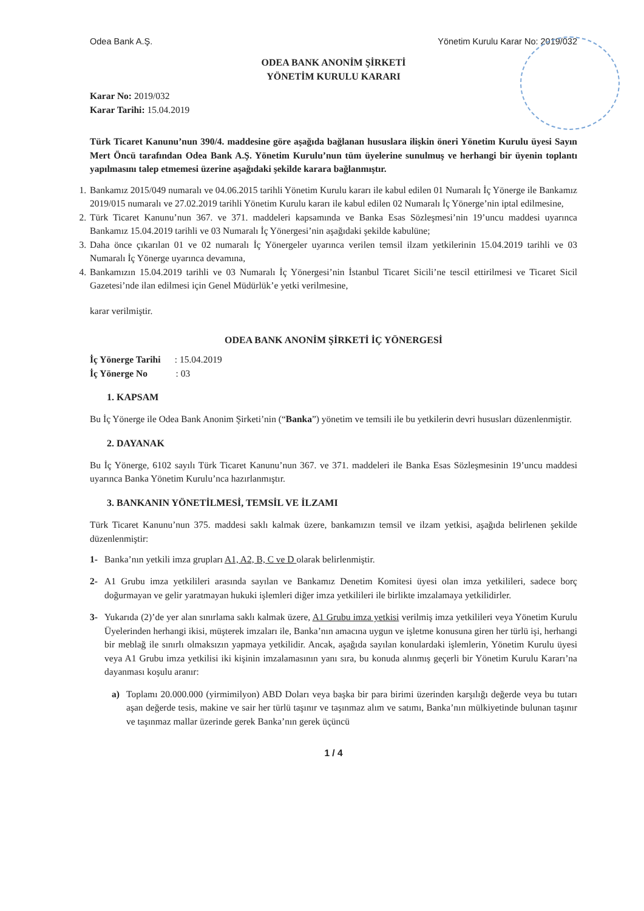Odea Bank A.Ş. Yönetim Kurulu Karar No: 2019/032
ODEA BANK ANONİM ŞİRKETİ
YÖNETİM KURULU KARARI
Karar No: 2019/032
Karar Tarihi: 15.04.2019
Türk Ticaret Kanunu’nun 390/4. maddesine göre aşağıda bağlanan hususlara ilişkin öneri Yönetim Kurulu üyesi Sayın Mert Öncü tarafından Odea Bank A.Ş. Yönetim Kurulu’nun tüm üyelerine sunulmuş ve herhangi bir üyenin toplantı yapılmasını talep etmemesi üzerine aşağıdaki şekilde karara bağlanmıştır.
1. Bankamız 2015/049 numaralı ve 04.06.2015 tarihli Yönetim Kurulu kararı ile kabul edilen 01 Numaralı İç Yönerge ile Bankamız 2019/015 numaralı ve 27.02.2019 tarihli Yönetim Kurulu kararı ile kabul edilen 02 Numaralı İç Yönerge’nin iptal edilmesine,
2. Türk Ticaret Kanunu’nun 367. ve 371. maddeleri kapsamında ve Banka Esas Sözleşmesi’nin 19’uncu maddesi uyarınca Bankamız 15.04.2019 tarihli ve 03 Numaralı İç Yönergesi’nin aşağıdaki şekilde kabulüne;
3. Daha önce çıkarılan 01 ve 02 numaralı İç Yönergeler uyarınca verilen temsil ilzam yetkilerinin 15.04.2019 tarihli ve 03 Numaralı İç Yönerge uyarınca devamına,
4. Bankamızın 15.04.2019 tarihli ve 03 Numaralı İç Yönergesi’nin İstanbul Ticaret Sicili’ne tescil ettirilmesi ve Ticaret Sicil Gazetesi’nde ilan edilmesi için Genel Müdürlük’e yetki verilmesine,
karar verilmiştir.
ODEA BANK ANONİM ŞİRKETİ İÇ YÖNERGESİ
İç Yönerge Tarihi : 15.04.2019
İç Yönerge No : 03
1. KAPSAM
Bu İç Yönerge ile Odea Bank Anonim Şirketi’nin (“Banka”) yönetim ve temsili ile bu yetkilerin devri hususları düzenlenmiştir.
2. DAYANAK
Bu İç Yönerge, 6102 sayılı Türk Ticaret Kanunu’nun 367. ve 371. maddeleri ile Banka Esas Sözleşmesinin 19’uncu maddesi uyarınca Banka Yönetim Kurulu’nca hazırlanmıştır.
3. BANKANIN YÖNETİLMESİ, TEMSİL VE İLZAMI
Türk Ticaret Kanunu’nun 375. maddesi saklı kalmak üzere, bankamızın temsil ve ilzam yetkisi, aşağıda belirlenen şekilde düzenlenmiştir:
1- Banka’nın yetkili imza grupları A1, A2, B, C ve D olarak belirlenmiştir.
2- A1 Grubu imza yetkilileri arasında sayılan ve Bankamız Denetim Komitesi üyesi olan imza yetkilileri, sadece borç doğurmayan ve gelir yaratmayan hukuki işlemleri diğer imza yetkilileri ile birlikte imzalamaya yetkilidirler.
3- Yukarıda (2)’de yer alan sınırlama saklı kalmak üzere, A1 Grubu imza yetkisi verilmiş imza yetkilileri veya Yönetim Kurulu Üyelerinden herhangi ikisi, müşterek imzaları ile, Banka’nın amacına uygun ve işletme konusuna giren her türlü işi, herhangi bir meblağ ile sınırlı olmaksızın yapmaya yetkilidir. Ancak, aşağıda sayılan konulardaki işlemlerin, Yönetim Kurulu üyesi veya A1 Grubu imza yetkilisi iki kişinin imzalamasının yanı sıra, bu konuda alınmış geçerli bir Yönetim Kurulu Kararı’na dayanması koşulu aranır:
a) Toplamı 20.000.000 (yirmimilyon) ABD Doları veya başka bir para birimi üzerinden karşılığı değerde veya bu tutarı aşan değerde tesis, makine ve sair her türlü taşınır ve taşınmaz alım ve satımı, Banka’nın mülkiyetinde bulunan taşınır ve taşınmaz mallar üzerinde gerek Banka’nın gerek üçüncü
1 / 4